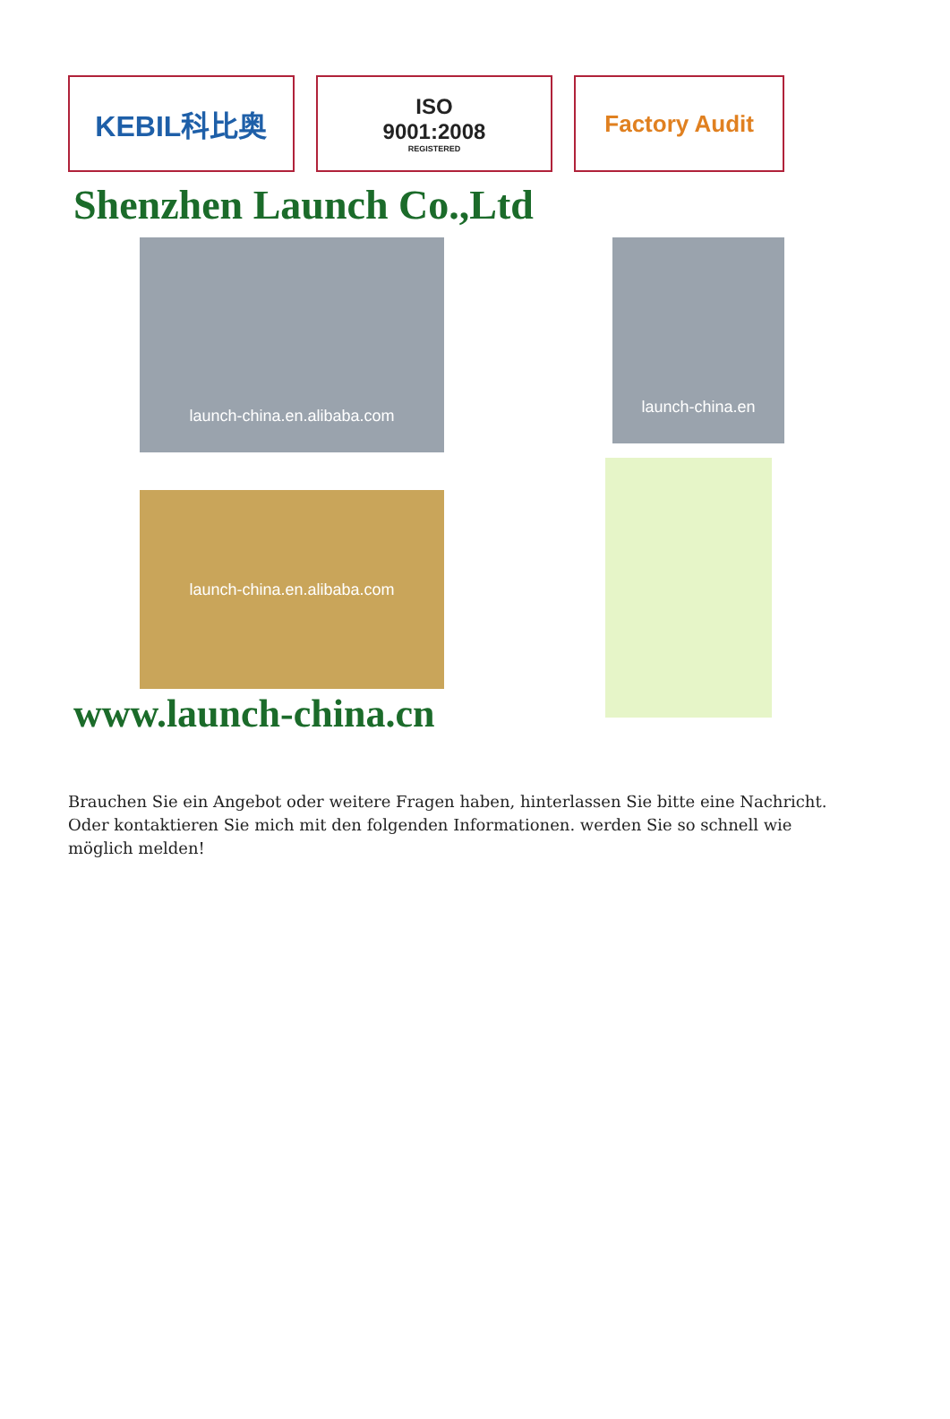KEBIL科比奥
ISO
9001:2008
REGISTERED
Factory Audit
Shenzhen Launch Co.,Ltd
launch-china.en.alibaba.com
launch-china.en.alibaba.com
www.launch-china.cn
launch-china.en
Brauchen Sie ein Angebot oder weitere Fragen haben, hinterlassen Sie bitte eine Nachricht. Oder kontaktieren Sie mich mit den folgenden Informationen. werden Sie so schnell wie möglich melden!